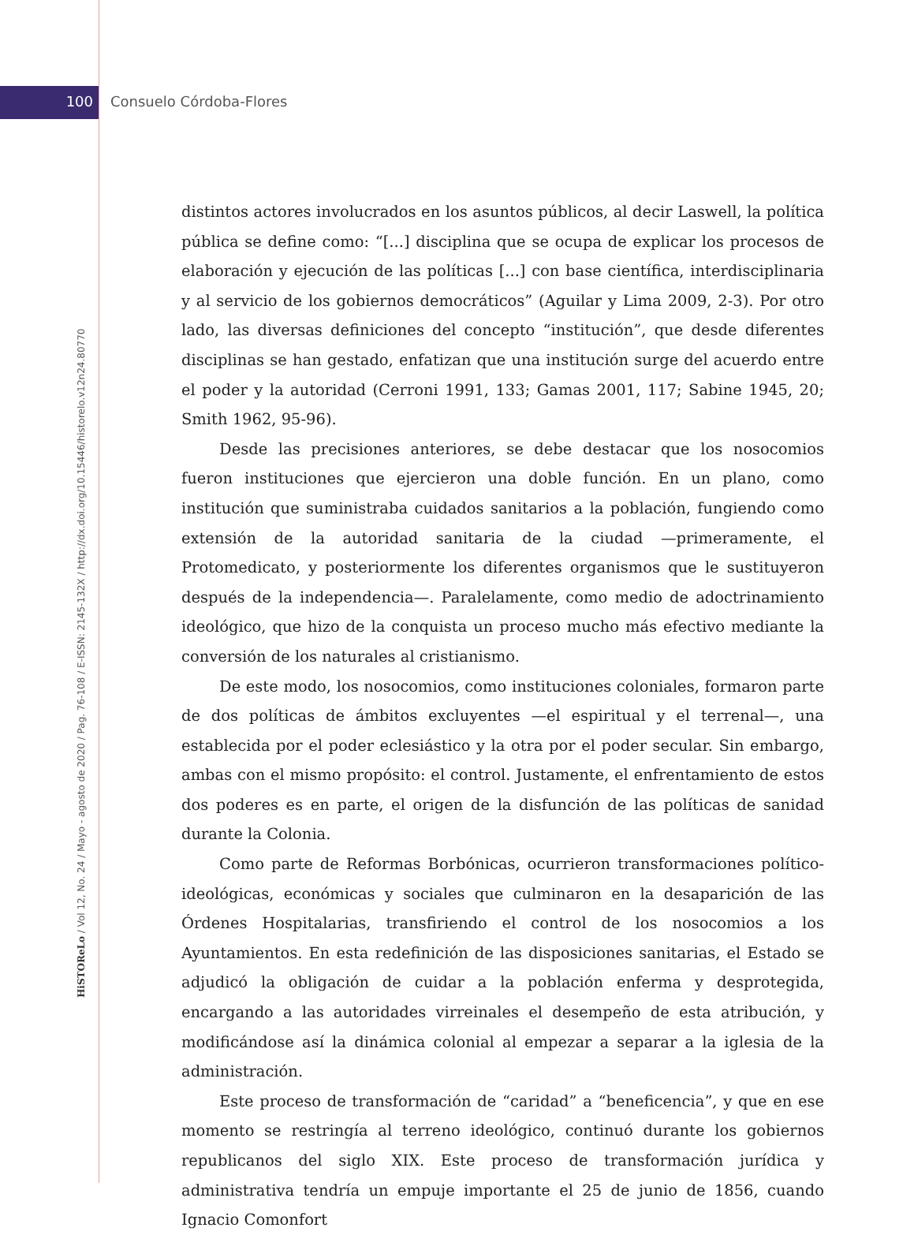100 Consuelo Córdoba-Flores
HiSTOReLo / Vol 12, No. 24 / Mayo - agosto de 2020 / Pag. 76-108 / E-ISSN: 2145-132X / http://dx.doi.org/10.15446/historelo.v12n24.80770
distintos actores involucrados en los asuntos públicos, al decir Laswell, la política pública se define como: “[...] disciplina que se ocupa de explicar los procesos de elaboración y ejecución de las políticas [...] con base científica, interdisciplinaria y al servicio de los gobiernos democráticos” (Aguilar y Lima 2009, 2-3). Por otro lado, las diversas definiciones del concepto “institución”, que desde diferentes disciplinas se han gestado, enfatizan que una institución surge del acuerdo entre el poder y la autoridad (Cerroni 1991, 133; Gamas 2001, 117; Sabine 1945, 20; Smith 1962, 95-96).
Desde las precisiones anteriores, se debe destacar que los nosocomios fueron instituciones que ejercieron una doble función. En un plano, como institución que suministraba cuidados sanitarios a la población, fungiendo como extensión de la autoridad sanitaria de la ciudad —primeramente, el Protomedicato, y posteriormente los diferentes organismos que le sustituyeron después de la independencia—. Paralelamente, como medio de adoctrinamiento ideológico, que hizo de la conquista un proceso mucho más efectivo mediante la conversión de los naturales al cristianismo.
De este modo, los nosocomios, como instituciones coloniales, formaron parte de dos políticas de ámbitos excluyentes —el espiritual y el terrenal—, una establecida por el poder eclesiástico y la otra por el poder secular. Sin embargo, ambas con el mismo propósito: el control. Justamente, el enfrentamiento de estos dos poderes es en parte, el origen de la disfunción de las políticas de sanidad durante la Colonia.
Como parte de Reformas Borbónicas, ocurrieron transformaciones político-ideológicas, económicas y sociales que culminaron en la desaparición de las Órdenes Hospitalarias, transfiriendo el control de los nosocomios a los Ayuntamientos. En esta redefinición de las disposiciones sanitarias, el Estado se adjudicó la obligación de cuidar a la población enferma y desprotegida, encargando a las autoridades virreinales el desempeño de esta atribución, y modificándose así la dinámica colonial al empezar a separar a la iglesia de la administración.
Este proceso de transformación de “caridad” a “beneficencia”, y que en ese momento se restringía al terreno ideológico, continuó durante los gobiernos republicanos del siglo XIX. Este proceso de transformación jurídica y administrativa tendría un empuje importante el 25 de junio de 1856, cuando Ignacio Comonfort